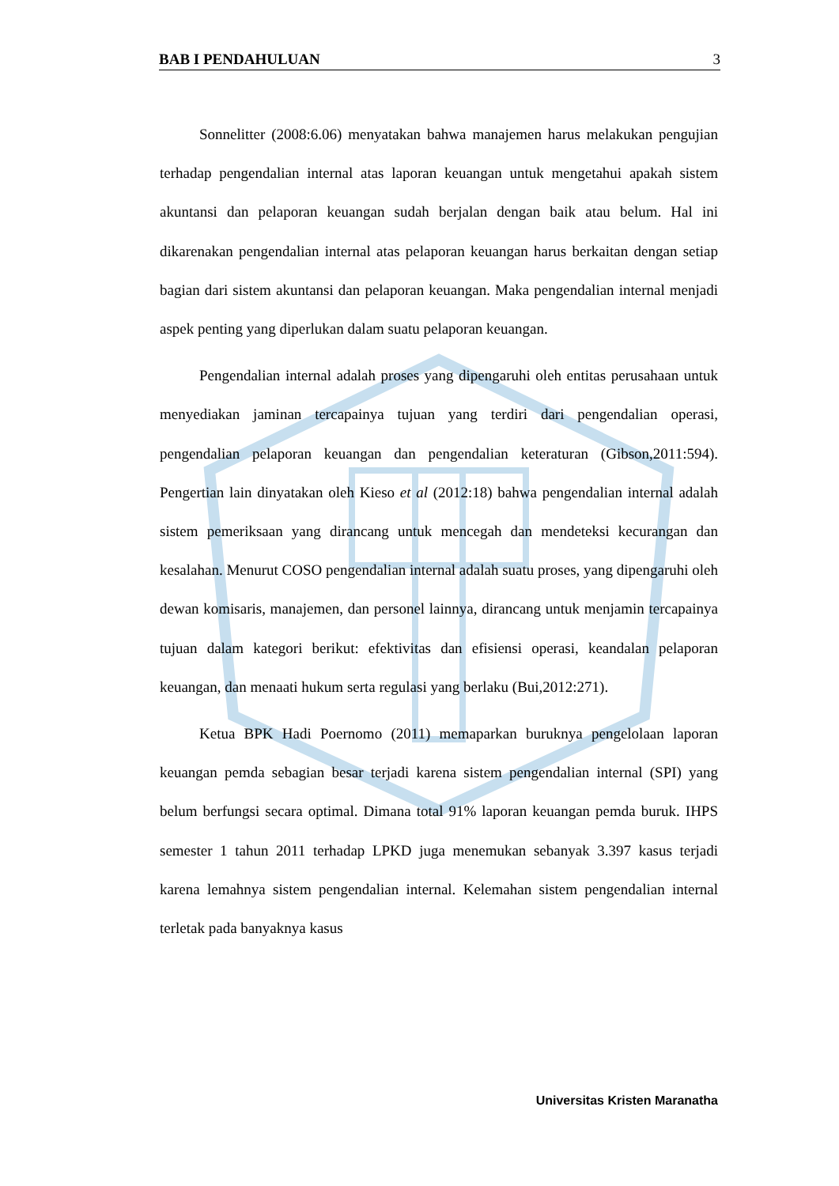BAB I PENDAHULUAN 3
Sonnelitter (2008:6.06) menyatakan bahwa manajemen harus melakukan pengujian terhadap pengendalian internal atas laporan keuangan untuk mengetahui apakah sistem akuntansi dan pelaporan keuangan sudah berjalan dengan baik atau belum. Hal ini dikarenakan pengendalian internal atas pelaporan keuangan harus berkaitan dengan setiap bagian dari sistem akuntansi dan pelaporan keuangan. Maka pengendalian internal menjadi aspek penting yang diperlukan dalam suatu pelaporan keuangan.
Pengendalian internal adalah proses yang dipengaruhi oleh entitas perusahaan untuk menyediakan jaminan tercapainya tujuan yang terdiri dari pengendalian operasi, pengendalian pelaporan keuangan dan pengendalian keteraturan (Gibson,2011:594). Pengertian lain dinyatakan oleh Kieso et al (2012:18) bahwa pengendalian internal adalah sistem pemeriksaan yang dirancang untuk mencegah dan mendeteksi kecurangan dan kesalahan. Menurut COSO pengendalian internal adalah suatu proses, yang dipengaruhi oleh dewan komisaris, manajemen, dan personel lainnya, dirancang untuk menjamin tercapainya tujuan dalam kategori berikut: efektivitas dan efisiensi operasi, keandalan pelaporan keuangan, dan menaati hukum serta regulasi yang berlaku (Bui,2012:271).
Ketua BPK Hadi Poernomo (2011) memaparkan buruknya pengelolaan laporan keuangan pemda sebagian besar terjadi karena sistem pengendalian internal (SPI) yang belum berfungsi secara optimal. Dimana total 91% laporan keuangan pemda buruk. IHPS semester 1 tahun 2011 terhadap LPKD juga menemukan sebanyak 3.397 kasus terjadi karena lemahnya sistem pengendalian internal. Kelemahan sistem pengendalian internal terletak pada banyaknya kasus
Universitas Kristen Maranatha